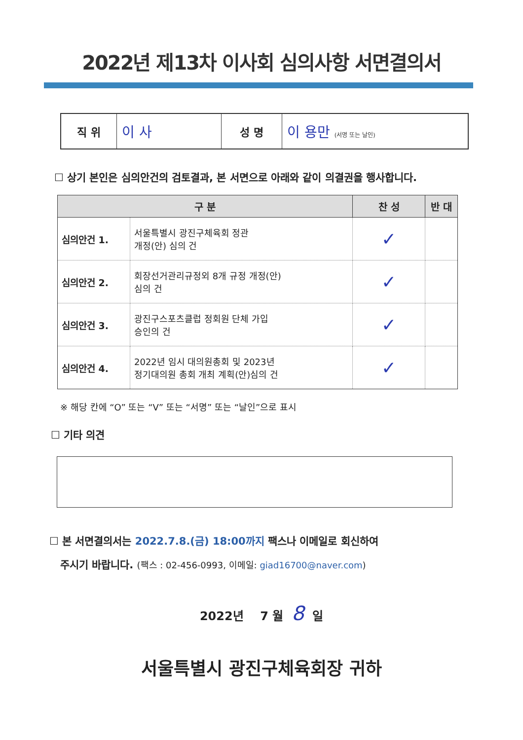2022년 제13차 이사회 심의사항 서면결의서
| 직 위 | 이 사 | 성 명 | 이 용만 (서명 또는 날인) |
☐ 상기 본인은 심의안건의 검토결과, 본 서면으로 아래와 같이 의결권을 행사합니다.
| 구 분 | | 찬 성 | 반 대 |
| --- | --- | --- | --- |
| 심의안건 1. | 서울특별시 광진구체육회 정관 개정(안) 심의 건 | ✓ | |
| 심의안건 2. | 회장선거관리규정외 8개 규정 개정(안) 심의 건 | ✓ | |
| 심의안건 3. | 광진구스포츠클럽 정회원 단체 가입 승인의 건 | ✓ | |
| 심의안건 4. | 2022년 임시 대의원총회 및 2023년 정기대의원 총회 개최 계획(안)심의 건 | ✓ | |
※ 해당 칸에 “O” 또는 “V” 또는 “서명” 또는 “날인”으로 표시
☐ 기타 의견
☐ 본 서면결의서는 2022.7.8.(금) 18:00까지 팩스나 이메일로 회신하여
주시기 바랍니다. (팩스 : 02-456-0993, 이메일: giad16700@naver.com)
2022년 7 월 8 일
서울특별시 광진구체육회장 귀하